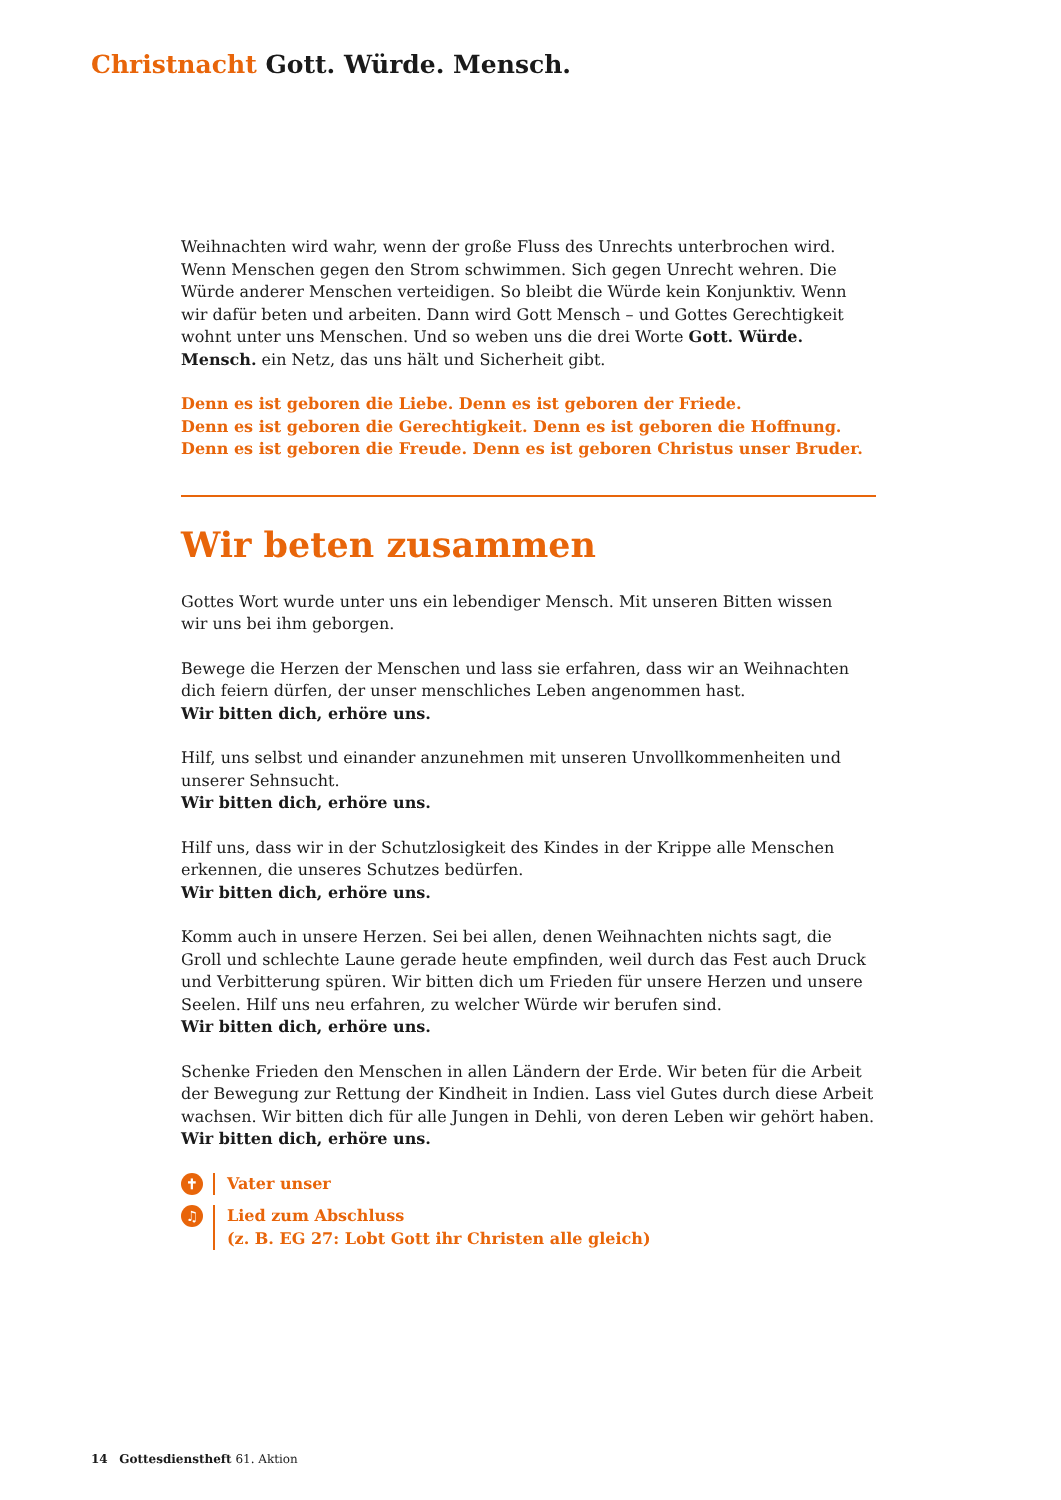Christnacht Gott. Würde. Mensch.
Weihnachten wird wahr, wenn der große Fluss des Unrechts unterbrochen wird. Wenn Menschen gegen den Strom schwimmen. Sich gegen Unrecht wehren. Die Würde anderer Menschen verteidigen. So bleibt die Würde kein Konjunktiv. Wenn wir dafür beten und arbeiten. Dann wird Gott Mensch – und Gottes Gerechtigkeit wohnt unter uns Menschen. Und so weben uns die drei Worte Gott. Würde. Mensch. ein Netz, das uns hält und Sicherheit gibt.
Denn es ist geboren die Liebe. Denn es ist geboren der Friede.
Denn es ist geboren die Gerechtigkeit. Denn es ist geboren die Hoffnung.
Denn es ist geboren die Freude. Denn es ist geboren Christus unser Bruder.
Wir beten zusammen
Gottes Wort wurde unter uns ein lebendiger Mensch. Mit unseren Bitten wissen
wir uns bei ihm geborgen.
Bewege die Herzen der Menschen und lass sie erfahren, dass wir an Weihnachten dich feiern dürfen, der unser menschliches Leben angenommen hast.
Wir bitten dich, erhöre uns.
Hilf, uns selbst und einander anzunehmen mit unseren Unvollkommenheiten und unserer Sehnsucht.
Wir bitten dich, erhöre uns.
Hilf uns, dass wir in der Schutzlosigkeit des Kindes in der Krippe alle Menschen erkennen, die unseres Schutzes bedürfen.
Wir bitten dich, erhöre uns.
Komm auch in unsere Herzen. Sei bei allen, denen Weihnachten nichts sagt, die Groll und schlechte Laune gerade heute empfinden, weil durch das Fest auch Druck und Verbitterung spüren. Wir bitten dich um Frieden für unsere Herzen und unsere Seelen. Hilf uns neu erfahren, zu welcher Würde wir berufen sind.
Wir bitten dich, erhöre uns.
Schenke Frieden den Menschen in allen Ländern der Erde. Wir beten für die Arbeit der Bewegung zur Rettung der Kindheit in Indien. Lass viel Gutes durch diese Arbeit wachsen. Wir bitten dich für alle Jungen in Dehli, von deren Leben wir gehört haben.
Wir bitten dich, erhöre uns.
✝ Vater unser
♫ Lied zum Abschluss
(z. B. EG 27: Lobt Gott ihr Christen alle gleich)
14 Gottesdienstheft 61. Aktion